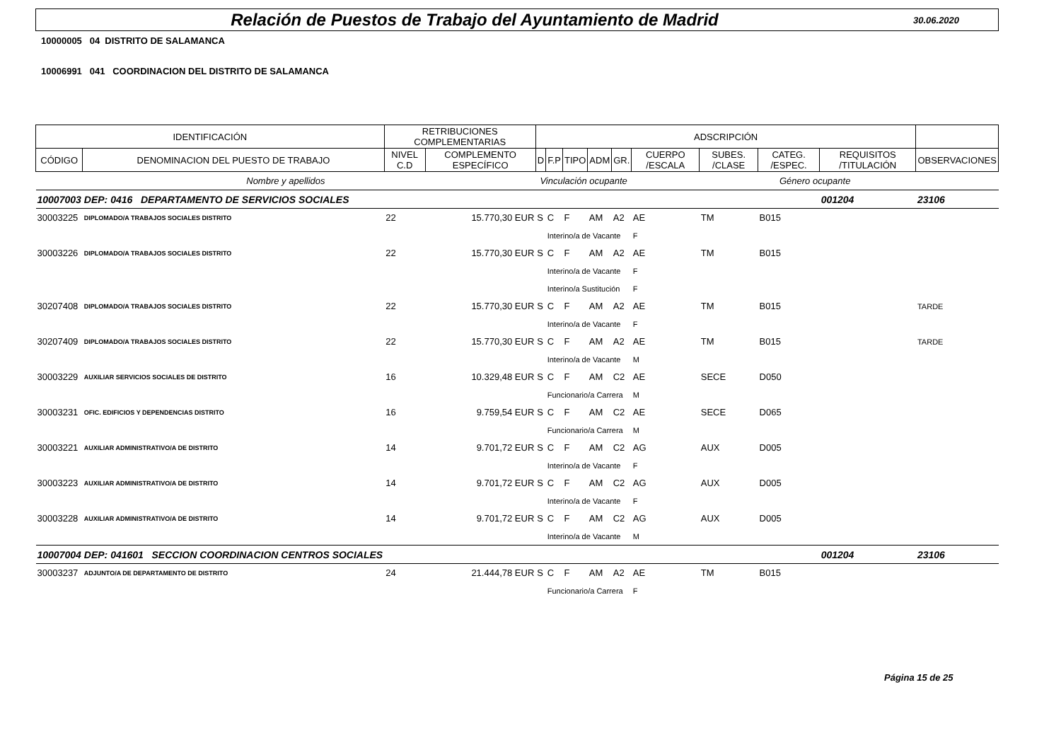Relación de Puestos de Trabajo del Ayuntamiento de Madrid 30.06.2020
10000005 04 DISTRITO DE SALAMANCA
10006991 041 COORDINACION DEL DISTRITO DE SALAMANCA
| IDENTIFICACIÓN | | RETRIBUCIONES COMPLEMENTARIAS | | ADSCRIPCIÓN | | | | | | | | | |
| --- | --- | --- | --- | --- | --- | --- | --- | --- | --- | --- | --- | --- | --- |
| CÓDIGO | DENOMINACION DEL PUESTO DE TRABAJO | NIVEL C.D | COMPLEMENTO ESPECÍFICO | D | F.P | TIPO | ADM | GR. | CUERPO /ESCALA | SUBES. /CLASE | CATEG. /ESPEC. | REQUISITOS /TITULACIÓN | OBSERVACIONES |
| Nombre y apellidos | | | | Vinculación ocupante | | | | | Género ocupante | | | | |
| 10007003 | DEP: 0416 DEPARTAMENTO DE SERVICIOS SOCIALES | | | | | | | | | | | 001204 | 23106 |
| 30003225 | DIPLOMADO/A TRABAJOS SOCIALES DISTRITO | 22 | 15.770,30 EUR | S | C | F | AM | A2 | AE | TM | B015 | | |
| | | | | | Interino/a de Vacante | | | | F | | | | |
| 30003226 | DIPLOMADO/A TRABAJOS SOCIALES DISTRITO | 22 | 15.770,30 EUR | S | C | F | AM | A2 | AE | TM | B015 | | |
| | | | | | Interino/a de Vacante | | | | F | | | | |
| | | | | | Interino/a Sustitución | | | | F | | | | |
| 30207408 | DIPLOMADO/A TRABAJOS SOCIALES DISTRITO | 22 | 15.770,30 EUR | S | C | F | AM | A2 | AE | TM | B015 | | TARDE |
| | | | | | Interino/a de Vacante | | | | F | | | | |
| 30207409 | DIPLOMADO/A TRABAJOS SOCIALES DISTRITO | 22 | 15.770,30 EUR | S | C | F | AM | A2 | AE | TM | B015 | | TARDE |
| | | | | | Interino/a de Vacante | | | | M | | | | |
| 30003229 | AUXILIAR SERVICIOS SOCIALES DE DISTRITO | 16 | 10.329,48 EUR | S | C | F | AM | C2 | AE | SECE | D050 | | |
| | | | | | Funcionario/a Carrera | | | | M | | | | |
| 30003231 | OFIC. EDIFICIOS Y DEPENDENCIAS DISTRITO | 16 | 9.759,54 EUR | S | C | F | AM | C2 | AE | SECE | D065 | | |
| | | | | | Funcionario/a Carrera | | | | M | | | | |
| 30003221 | AUXILIAR ADMINISTRATIVO/A DE DISTRITO | 14 | 9.701,72 EUR | S | C | F | AM | C2 | AG | AUX | D005 | | |
| | | | | | Interino/a de Vacante | | | | F | | | | |
| 30003223 | AUXILIAR ADMINISTRATIVO/A DE DISTRITO | 14 | 9.701,72 EUR | S | C | F | AM | C2 | AG | AUX | D005 | | |
| | | | | | Interino/a de Vacante | | | | F | | | | |
| 30003228 | AUXILIAR ADMINISTRATIVO/A DE DISTRITO | 14 | 9.701,72 EUR | S | C | F | AM | C2 | AG | AUX | D005 | | |
| | | | | | Interino/a de Vacante | | | | M | | | | |
| 10007004 | DEP: 041601 SECCION COORDINACION CENTROS SOCIALES | | | | | | | | | | | 001204 | 23106 |
| 30003237 | ADJUNTO/A DE DEPARTAMENTO DE DISTRITO | 24 | 21.444,78 EUR | S | C | F | AM | A2 | AE | TM | B015 | | |
| | | | | | Funcionario/a Carrera | | | | F | | | | |
Página 15 de 25